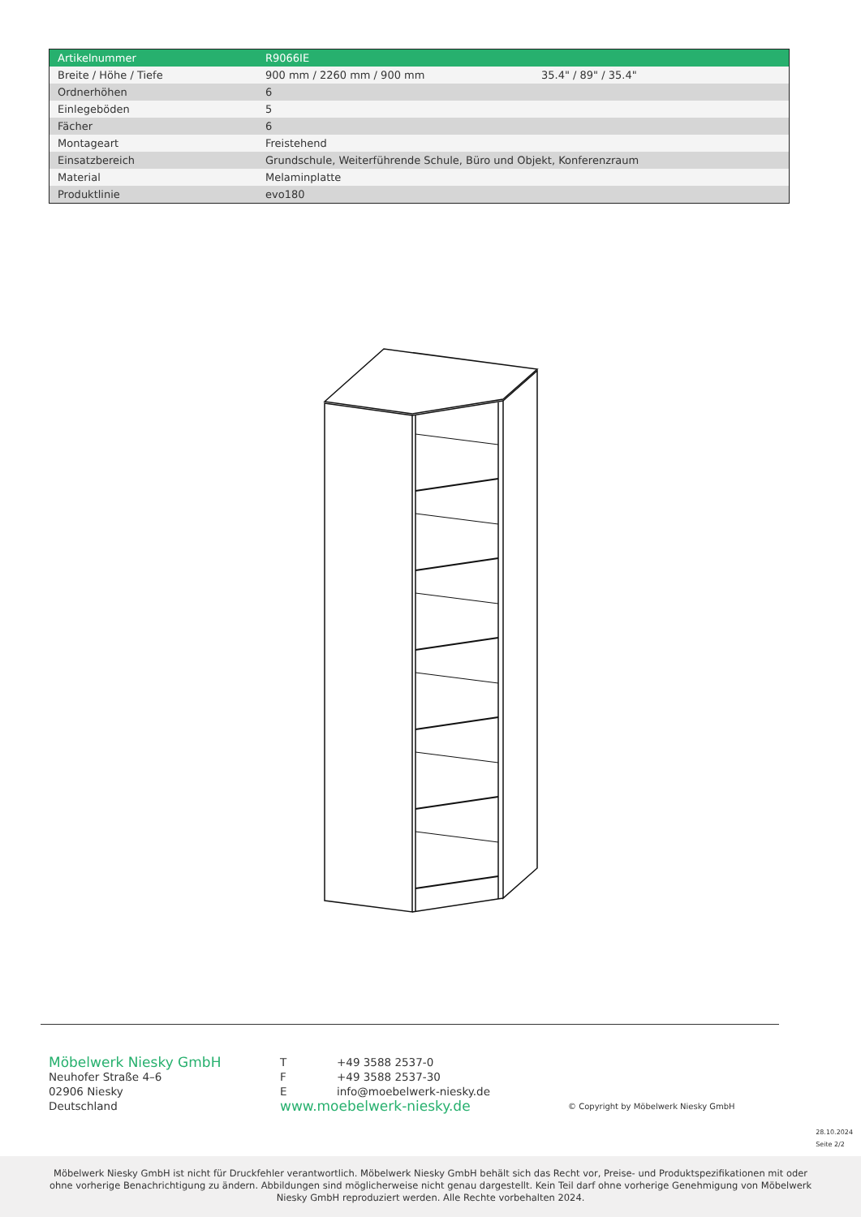| Artikelnummer | R9066IE | |
| Breite / Höhe / Tiefe | 900 mm / 2260 mm / 900 mm | 35.4" / 89" / 35.4" |
| Ordnerhöhen | 6 | |
| Einlegeböden | 5 | |
| Fächer | 6 | |
| Montageart | Freistehend | |
| Einsatzbereich | Grundschule, Weiterführende Schule, Büro und Objekt, Konferenzraum | |
| Material | Melaminplatte | |
| Produktlinie | evo180 | |
Möbelwerk Niesky GmbH
Neuhofer Straße 4–6
02906 Niesky
Deutschland
T +49 3588 2537-0
F +49 3588 2537-30
Einfo@moebelwerk-niesky.de
www.moebelwerk-niesky.de
© Copyright by Möbelwerk Niesky GmbH
28.10.2024
Seite 2/2
Möbelwerk Niesky GmbH ist nicht für Druckfehler verantwortlich. Möbelwerk Niesky GmbH behält sich das Recht vor, Preise- und Produktspezifikationen mit oder ohne vorherige Benachrichtigung zu ändern. Abbildungen sind möglicherweise nicht genau dargestellt. Kein Teil darf ohne vorherige Genehmigung von Möbelwerk Niesky GmbH reproduziert werden. Alle Rechte vorbehalten 2024.